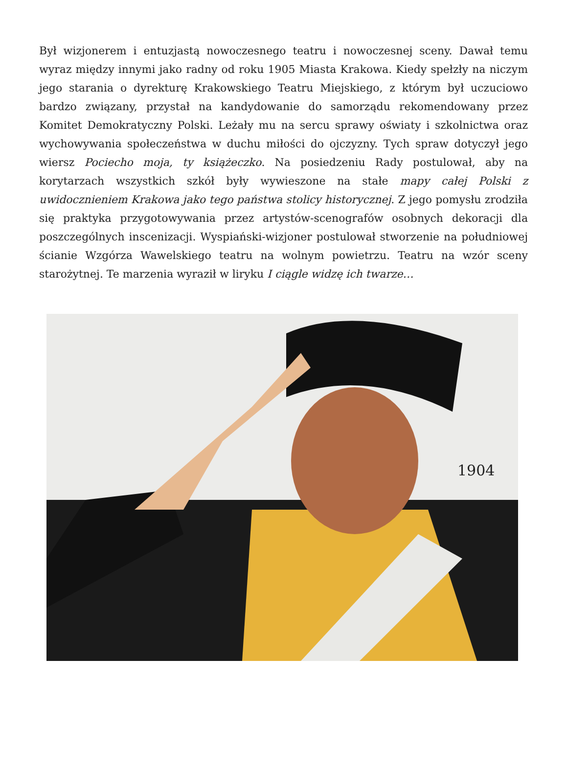Był wizjonerem i entuzjastą nowoczesnego teatru i nowoczesnej sceny. Dawał temu wyraz między innymi jako radny od roku 1905 Miasta Krakowa. Kiedy spełzły na niczym jego starania o dyrekturę Krakowskiego Teatru Miejskiego, z którym był uczuciowo bardzo związany, przystał na kandydowanie do samorządu rekomendowany przez Komitet Demokratyczny Polski. Leżały mu na sercu sprawy oświaty i szkolnictwa oraz wychowywania społeczeństwa w duchu miłości do ojczyzny. Tych spraw dotyczył jego wiersz Pociecho moja, ty książeczko. Na posiedzeniu Rady postulował, aby na korytarzach wszystkich szkół były wywieszone na stałe mapy całej Polski z uwidocznieniem Krakowa jako tego państwa stolicy historycznej. Z jego pomysłu zrodziła się praktyka przygotowywania przez artystów-scenografów osobnych dekoracji dla poszczególnych inscenizacji. Wyspiański-wizjoner postulował stworzenie na południowej ścianie Wzgórza Wawelskiego teatru na wolnym powietrzu. Teatru na wzór sceny starożytnej. Te marzenia wyraził w liryku I ciągle widzę ich twarze…
1904